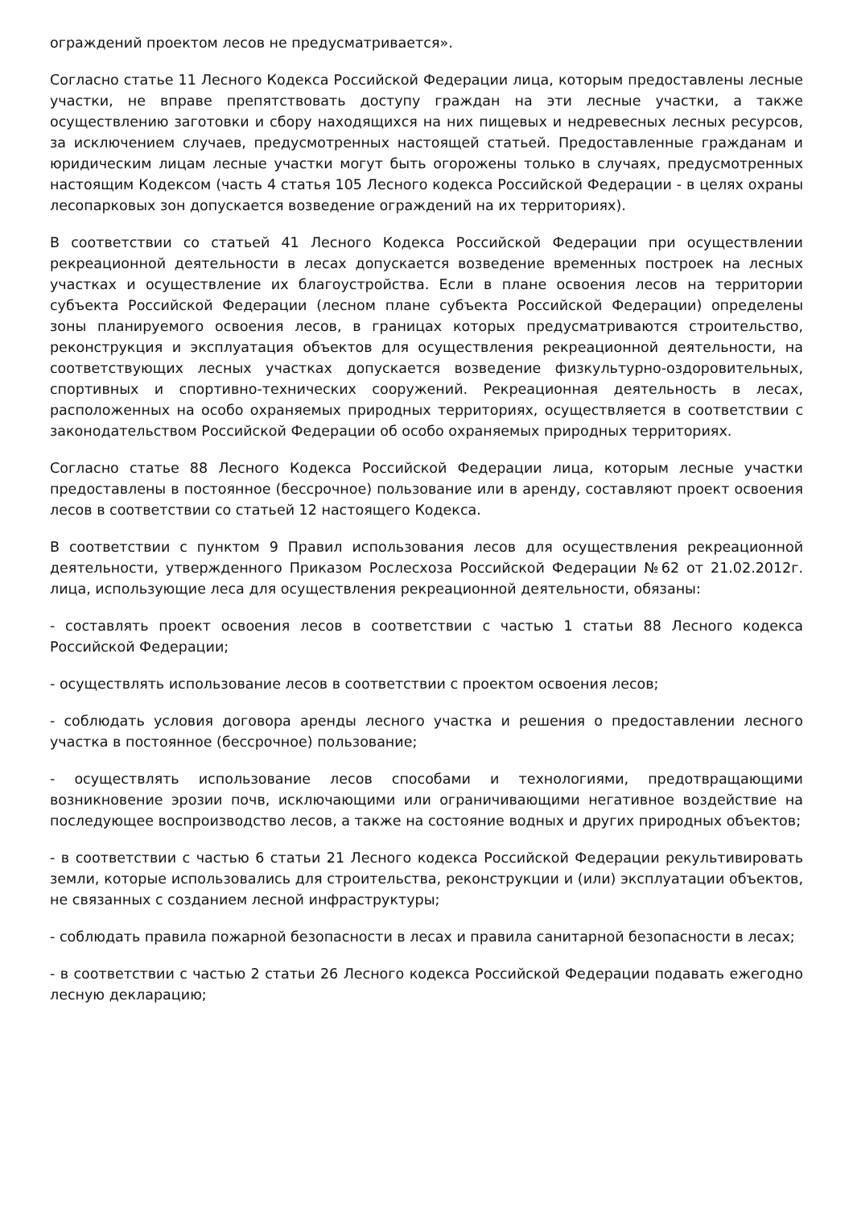ограждений проектом лесов не предусматривается».
Согласно статье 11 Лесного Кодекса Российской Федерации лица, которым предоставлены лесные участки, не вправе препятствовать доступу граждан на эти лесные участки, а также осуществлению заготовки и сбору находящихся на них пищевых и недревесных лесных ресурсов, за исключением случаев, предусмотренных настоящей статьей. Предоставленные гражданам и юридическим лицам лесные участки могут быть огорожены только в случаях, предусмотренных настоящим Кодексом (часть 4 статья 105 Лесного кодекса Российской Федерации - в целях охраны лесопарковых зон допускается возведение ограждений на их территориях).
В соответствии со статьей 41 Лесного Кодекса Российской Федерации при осуществлении рекреационной деятельности в лесах допускается возведение временных построек на лесных участках и осуществление их благоустройства. Если в плане освоения лесов на территории субъекта Российской Федерации (лесном плане субъекта Российской Федерации) определены зоны планируемого освоения лесов, в границах которых предусматриваются строительство, реконструкция и эксплуатация объектов для осуществления рекреационной деятельности, на соответствующих лесных участках допускается возведение физкультурно-оздоровительных, спортивных и спортивно-технических сооружений. Рекреационная деятельность в лесах, расположенных на особо охраняемых природных территориях, осуществляется в соответствии с законодательством Российской Федерации об особо охраняемых природных территориях.
Согласно статье 88 Лесного Кодекса Российской Федерации лица, которым лесные участки предоставлены в постоянное (бессрочное) пользование или в аренду, составляют проект освоения лесов в соответствии со статьей 12 настоящего Кодекса.
В соответствии с пунктом 9 Правил использования лесов для осуществления рекреационной деятельности, утвержденного Приказом Рослесхоза Российской Федерации №62 от 21.02.2012г. лица, использующие леса для осуществления рекреационной деятельности, обязаны:
- составлять проект освоения лесов в соответствии с частью 1 статьи 88 Лесного кодекса Российской Федерации;
- осуществлять использование лесов в соответствии с проектом освоения лесов;
- соблюдать условия договора аренды лесного участка и решения о предоставлении лесного участка в постоянное (бессрочное) пользование;
- осуществлять использование лесов способами и технологиями, предотвращающими возникновение эрозии почв, исключающими или ограничивающими негативное воздействие на последующее воспроизводство лесов, а также на состояние водных и других природных объектов;
- в соответствии с частью 6 статьи 21 Лесного кодекса Российской Федерации рекультивировать земли, которые использовались для строительства, реконструкции и (или) эксплуатации объектов, не связанных с созданием лесной инфраструктуры;
- соблюдать правила пожарной безопасности в лесах и правила санитарной безопасности в лесах;
- в соответствии с частью 2 статьи 26 Лесного кодекса Российской Федерации подавать ежегодно лесную декларацию;